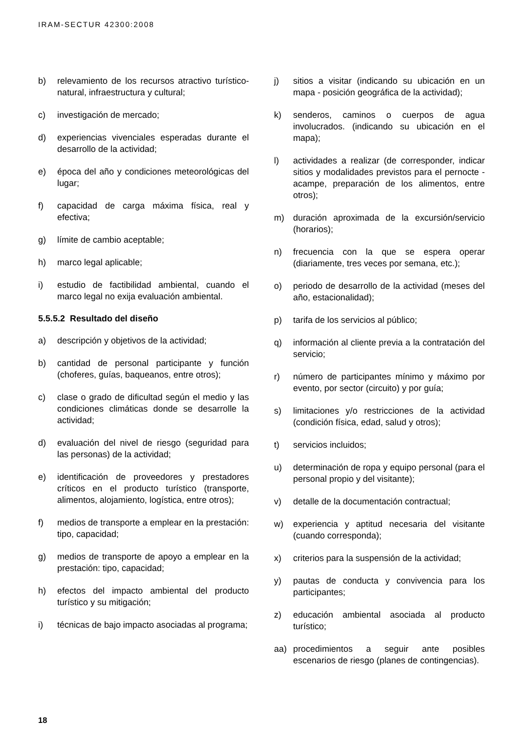IRAM-SECTUR 42300:2008
b) relevamiento de los recursos atractivo turístico-natural, infraestructura y cultural;
c) investigación de mercado;
d) experiencias vivenciales esperadas durante el desarrollo de la actividad;
e) época del año y condiciones meteorológicas del lugar;
f) capacidad de carga máxima física, real y efectiva;
g) límite de cambio aceptable;
h) marco legal aplicable;
i) estudio de factibilidad ambiental, cuando el marco legal no exija evaluación ambiental.
5.5.5.2 Resultado del diseño
a) descripción y objetivos de la actividad;
b) cantidad de personal participante y función (choferes, guías, baqueanos, entre otros);
c) clase o grado de dificultad según el medio y las condiciones climáticas donde se desarrolle la actividad;
d) evaluación del nivel de riesgo (seguridad para las personas) de la actividad;
e) identificación de proveedores y prestadores críticos en el producto turístico (transporte, alimentos, alojamiento, logística, entre otros);
f) medios de transporte a emplear en la prestación: tipo, capacidad;
g) medios de transporte de apoyo a emplear en la prestación: tipo, capacidad;
h) efectos del impacto ambiental del producto turístico y su mitigación;
i) técnicas de bajo impacto asociadas al programa;
j) sitios a visitar (indicando su ubicación en un mapa - posición geográfica de la actividad);
k) senderos, caminos o cuerpos de agua involucrados. (indicando su ubicación en el mapa);
l) actividades a realizar (de corresponder, indicar sitios y modalidades previstos para el pernocte -acampe, preparación de los alimentos, entre otros);
m) duración aproximada de la excursión/servicio (horarios);
n) frecuencia con la que se espera operar (diariamente, tres veces por semana, etc.);
o) periodo de desarrollo de la actividad (meses del año, estacionalidad);
p) tarifa de los servicios al público;
q) información al cliente previa a la contratación del servicio;
r) número de participantes mínimo y máximo por evento, por sector (circuito) y por guía;
s) limitaciones y/o restricciones de la actividad (condición física, edad, salud y otros);
t) servicios incluidos;
u) determinación de ropa y equipo personal (para el personal propio y del visitante);
v) detalle de la documentación contractual;
w) experiencia y aptitud necesaria del visitante (cuando corresponda);
x) criterios para la suspensión de la actividad;
y) pautas de conducta y convivencia para los participantes;
z) educación ambiental asociada al producto turístico;
aa) procedimientos a seguir ante posibles escenarios de riesgo (planes de contingencias).
18